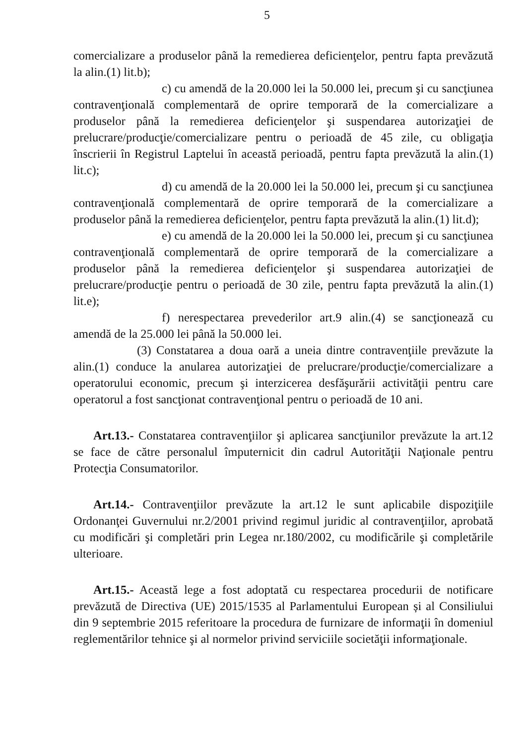5
comercializare a produselor până la remedierea deficienţelor, pentru fapta prevăzută la alin.(1) lit.b);
c) cu amendă de la 20.000 lei la 50.000 lei, precum şi cu sancţiunea contravenţională complementară de oprire temporară de la comercializare a produselor până la remedierea deficienţelor şi suspendarea autorizaţiei de prelucrare/producţie/comercializare pentru o perioadă de 45 zile, cu obligaţia înscrierii în Registrul Laptelui în această perioadă, pentru fapta prevăzută la alin.(1) lit.c);
d) cu amendă de la 20.000 lei la 50.000 lei, precum şi cu sancţiunea contravenţională complementară de oprire temporară de la comercializare a produselor până la remedierea deficienţelor, pentru fapta prevăzută la alin.(1) lit.d);
e) cu amendă de la 20.000 lei la 50.000 lei, precum şi cu sancţiunea contravenţională complementară de oprire temporară de la comercializare a produselor până la remedierea deficienţelor şi suspendarea autorizaţiei de prelucrare/producţie pentru o perioadă de 30 zile, pentru fapta prevăzută la alin.(1) lit.e);
f) nerespectarea prevederilor art.9 alin.(4) se sancţionează cu amendă de la 25.000 lei până la 50.000 lei.
(3) Constatarea a doua oară a uneia dintre contravenţiile prevăzute la alin.(1) conduce la anularea autorizaţiei de prelucrare/producţie/comercializare a operatorului economic, precum şi interzicerea desfăşurării activităţii pentru care operatorul a fost sancţionat contravenţional pentru o perioadă de 10 ani.
Art.13.- Constatarea contravenţiilor şi aplicarea sancţiunilor prevăzute la art.12 se face de către personalul împuternicit din cadrul Autorităţii Naţionale pentru Protecţia Consumatorilor.
Art.14.- Contravenţiilor prevăzute la art.12 le sunt aplicabile dispoziţiile Ordonanţei Guvernului nr.2/2001 privind regimul juridic al contravenţiilor, aprobată cu modificări şi completări prin Legea nr.180/2002, cu modificările şi completările ulterioare.
Art.15.- Această lege a fost adoptată cu respectarea procedurii de notificare prevăzută de Directiva (UE) 2015/1535 al Parlamentului European și al Consiliului din 9 septembrie 2015 referitoare la procedura de furnizare de informaţii în domeniul reglementărilor tehnice şi al normelor privind serviciile societăţii informaţionale.